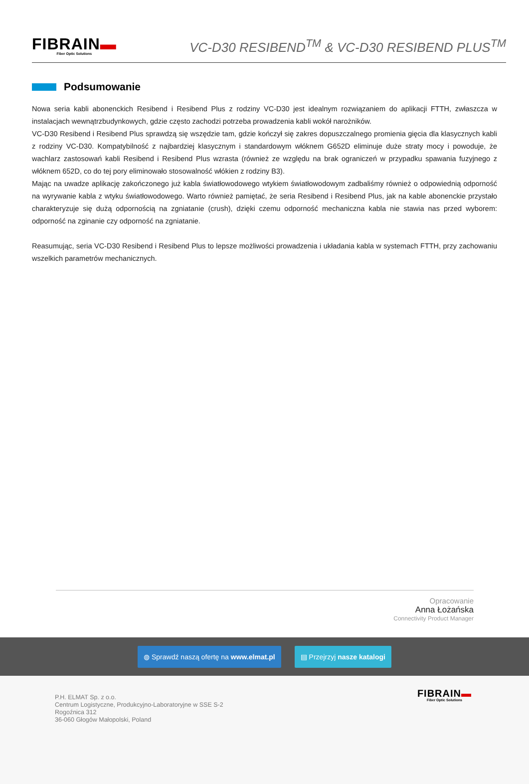FIBRAIN▬
Fiber Optic Solutions
VC-D30 RESIBEND<sup>TM</sup> & VC-D30 RESIBEND PLUS<sup>TM</sup>
Podsumowanie
Nowa seria kabli abonenckich Resibend i Resibend Plus z rodziny VC-D30 jest idealnym rozwiązaniem do aplikacji FTTH, zwłaszcza w instalacjach wewnątrzbudynkowych, gdzie często zachodzi potrzeba prowadzenia kabli wokół narożników.
VC-D30 Resibend i Resibend Plus sprawdzą się wszędzie tam, gdzie kończył się zakres dopuszczalnego promienia gięcia dla klasycznych kabli z rodziny VC-D30. Kompatybilność z najbardziej klasycznym i standardowym włóknem G652D eliminuje duże straty mocy i powoduje, że wachlarz zastosowań kabli Resibend i Resibend Plus wzrasta (również ze względu na brak ograniczeń w przypadku spawania fuzyjnego z włóknem 652D, co do tej pory eliminowało stosowalność włókien z rodziny B3).
Mając na uwadze aplikację zakończonego już kabla światłowodowego wtykiem światłowodowym zadbaliśmy również o odpowiednią odporność na wyrywanie kabla z wtyku światłowodowego. Warto również pamiętać, że seria Resibend i Resibend Plus, jak na kable abonenckie przystało charakteryzuje się dużą odpornością na zgniatanie (crush), dzięki czemu odporność mechaniczna kabla nie stawia nas przed wyborem: odporność na zginanie czy odporność na zgniatanie.
Reasumując, seria VC-D30 Resibend i Resibend Plus to lepsze możliwości prowadzenia i układania kabla w systemach FTTH, przy zachowaniu wszelkich parametrów mechanicznych.
Opracowanie
Anna Łożańska
Connectivity Product Manager
◍ Sprawdź naszą ofertę na www.elmat.pl
▤ Przejrzyj nasze katalogi
P.H. ELMAT Sp. z o.o.
Centrum Logistyczne, Produkcyjno-Laboratoryjne w SSE S-2
Rogoźnica 312
36-060 Głogów Małopolski, Poland
FIBRAIN▬
Fiber Optic Solutions